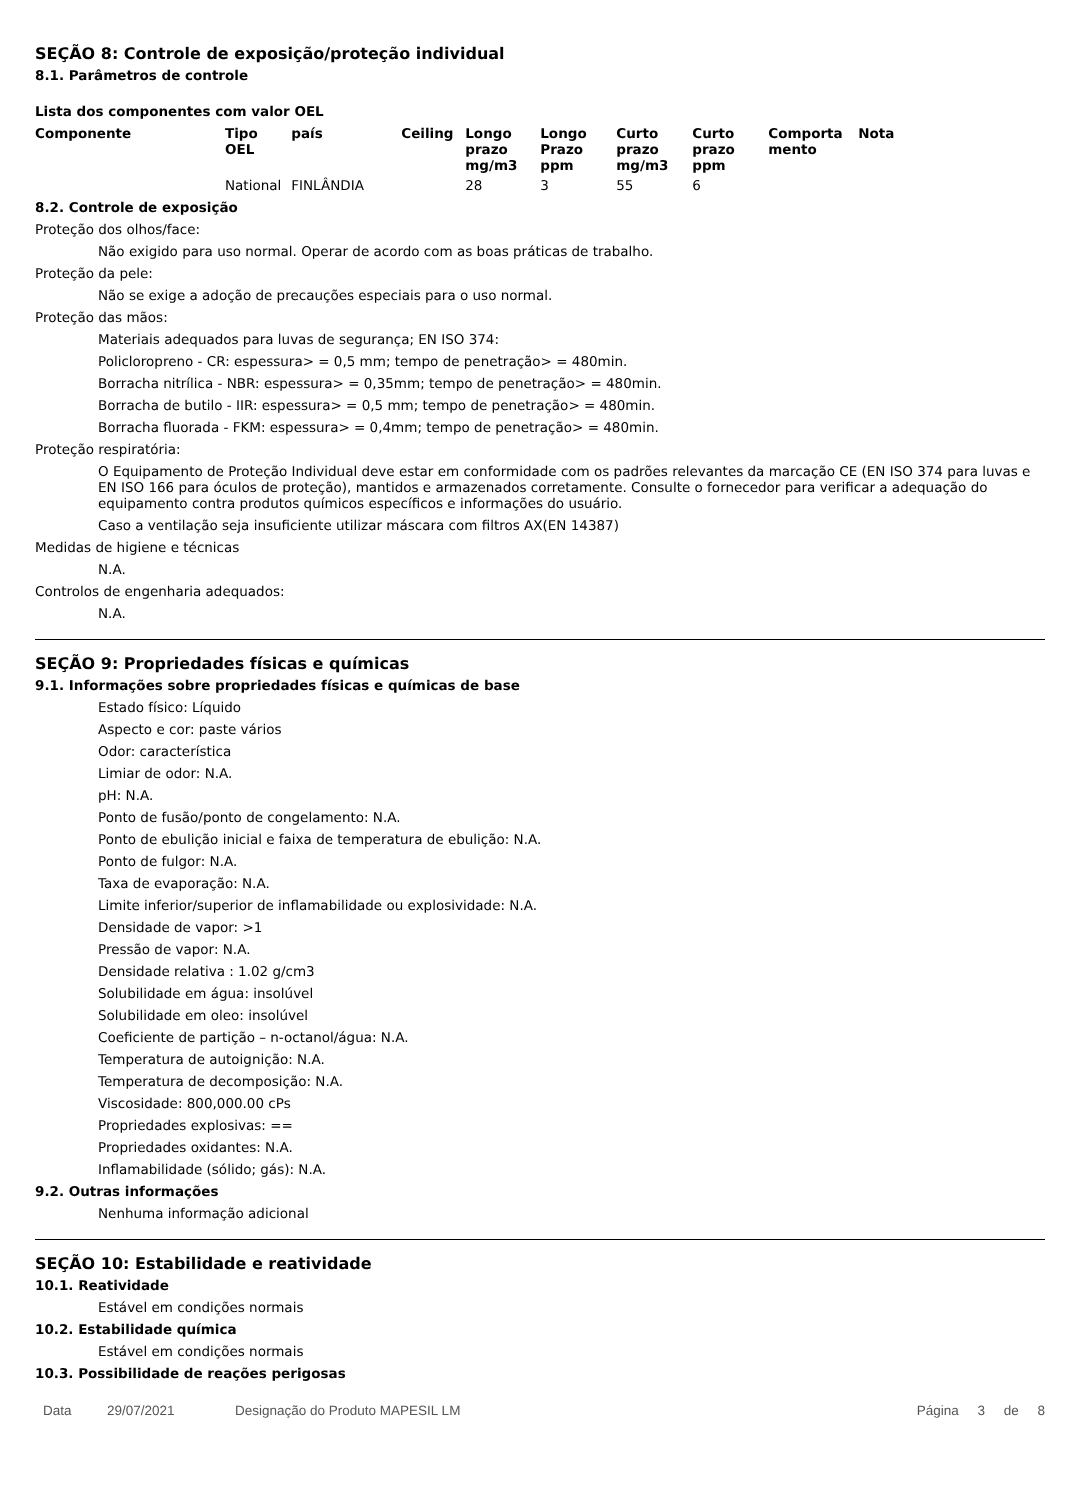SEÇÃO 8: Controle de exposição/proteção individual
8.1. Parâmetros de controle
Lista dos componentes com valor OEL
| Componente | Tipo OEL | país | Ceiling | Longo prazo mg/m3 | Longo Prazo ppm | Curto prazo mg/m3 | Curto prazo ppm | Comporta mento | Nota |
| --- | --- | --- | --- | --- | --- | --- | --- | --- | --- |
| | National | FINLÂNDIA | | 28 | 3 | 55 | 6 | | |
8.2. Controle de exposição
Proteção dos olhos/face:
Não exigido para uso normal. Operar de acordo com as boas práticas de trabalho.
Proteção da pele:
Não se exige a adoção de precauções especiais para o uso normal.
Proteção das mãos:
Materiais adequados para luvas de segurança; EN ISO 374:
Policloropreno - CR: espessura> = 0,5 mm; tempo de penetração> = 480min.
Borracha nitrílica - NBR: espessura> = 0,35mm; tempo de penetração> = 480min.
Borracha de butilo - IIR: espessura> = 0,5 mm; tempo de penetração> = 480min.
Borracha fluorada - FKM: espessura> = 0,4mm; tempo de penetração> = 480min.
Proteção respiratória:
O Equipamento de Proteção Individual deve estar em conformidade com os padrões relevantes da marcação CE (EN ISO 374 para luvas e EN ISO 166 para óculos de proteção), mantidos e armazenados corretamente. Consulte o fornecedor para verificar a adequação do equipamento contra produtos químicos específicos e informações do usuário.
Caso a ventilação seja insuficiente utilizar máscara com filtros AX(EN 14387)
Medidas de higiene e técnicas
N.A.
Controlos de engenharia adequados:
N.A.
SEÇÃO 9: Propriedades físicas e químicas
9.1. Informações sobre propriedades físicas e químicas de base
Estado físico: Líquido
Aspecto e cor: paste vários
Odor: característica
Limiar de odor: N.A.
pH: N.A.
Ponto de fusão/ponto de congelamento: N.A.
Ponto de ebulição inicial e faixa de temperatura de ebulição: N.A.
Ponto de fulgor: N.A.
Taxa de evaporação: N.A.
Limite inferior/superior de inflamabilidade ou explosividade: N.A.
Densidade de vapor: >1
Pressão de vapor: N.A.
Densidade relativa : 1.02 g/cm3
Solubilidade em água: insolúvel
Solubilidade em oleo: insolúvel
Coeficiente de partição – n-octanol/água: N.A.
Temperatura de autoignição: N.A.
Temperatura de decomposição: N.A.
Viscosidade: 800,000.00 cPs
Propriedades explosivas: ==
Propriedades oxidantes: N.A.
Inflamabilidade (sólido; gás): N.A.
9.2. Outras informações
Nenhuma informação adicional
SEÇÃO 10: Estabilidade e reatividade
10.1. Reatividade
Estável em condições normais
10.2. Estabilidade química
Estável em condições normais
10.3. Possibilidade de reações perigosas
Data 29/07/2021 Designação do Produto MAPESIL LM Página 3 de 8